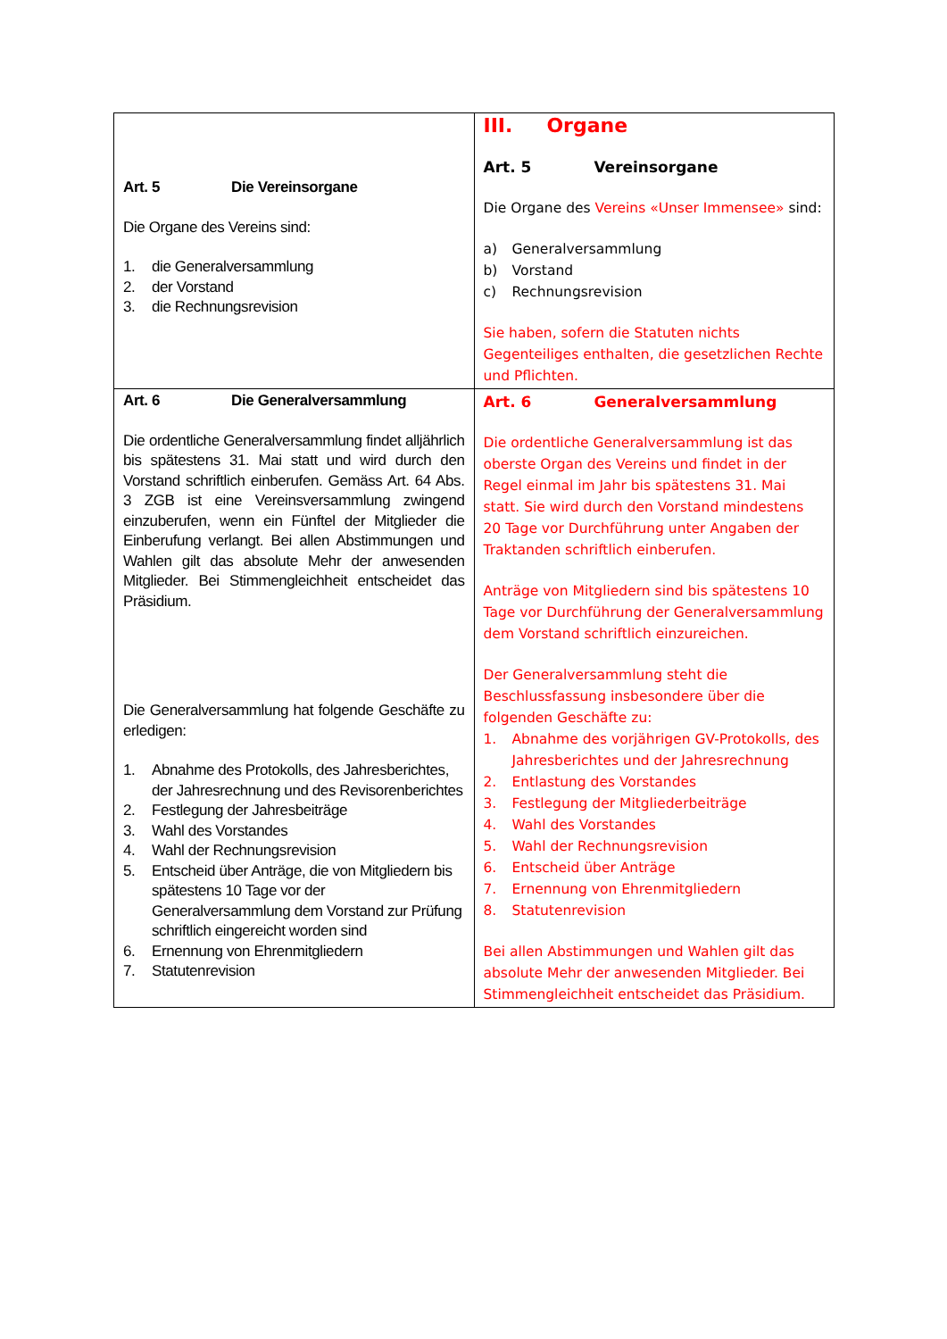| Art. 5 Die Vereinsorgane Die Organe des Vereins sind: 1. die Generalversammlung 2. der Vorstand 3. die Rechnungsrevision | III. Organe Art. 5 Vereinsorgane Die Organe des Vereins «Unser Immensee» sind: a) Generalversammlung b) Vorstand c) Rechnungsrevision Sie haben, sofern die Statuten nichts Gegenteiliges enthalten, die gesetzlichen Rechte und Pflichten. |
| Art. 6 Die Generalversammlung Die ordentliche Generalversammlung findet alljährlich bis spätestens 31. Mai statt und wird durch den Vorstand schriftlich einberufen. Gemäss Art. 64 Abs. 3 ZGB ist eine Vereinsversammlung zwingend einzuberufen, wenn ein Fünftel der Mitglieder die Einberufung verlangt. Bei allen Abstimmungen und Wahlen gilt das absolute Mehr der anwesenden Mitglieder. Bei Stimmengleichheit entscheidet das Präsidium. Die Generalversammlung hat folgende Geschäfte zu erledigen: 1. Abnahme des Protokolls, des Jahresberichtes, der Jahresrechnung und des Revisorenberichtes 2. Festlegung der Jahresbeiträge 3. Wahl des Vorstandes 4. Wahl der Rechnungsrevision 5. Entscheid über Anträge, die von Mitgliedern bis spätestens 10 Tage vor der Generalversammlung dem Vorstand zur Prüfung schriftlich eingereicht worden sind 6. Ernennung von Ehrenmitgliedern 7. Statutenrevision | Art. 6 Generalversammlung Die ordentliche Generalversammlung ist das oberste Organ des Vereins und findet in der Regel einmal im Jahr bis spätestens 31. Mai statt. Sie wird durch den Vorstand mindestens 20 Tage vor Durchführung unter Angaben der Traktanden schriftlich einberufen. Anträge von Mitgliedern sind bis spätestens 10 Tage vor Durchführung der Generalversammlung dem Vorstand schriftlich einzureichen. Der Generalversammlung steht die Beschlussfassung insbesondere über die folgenden Geschäfte zu: 1. Abnahme des vorjährigen GV-Protokolls, des Jahresberichtes und der Jahresrechnung 2. Entlastung des Vorstandes 3. Festlegung der Mitgliederbeiträge 4. Wahl des Vorstandes 5. Wahl der Rechnungsrevision 6. Entscheid über Anträge 7. Ernennung von Ehrenmitgliedern 8. Statutenrevision Bei allen Abstimmungen und Wahlen gilt das absolute Mehr der anwesenden Mitglieder. Bei Stimmengleichheit entscheidet das Präsidium. |